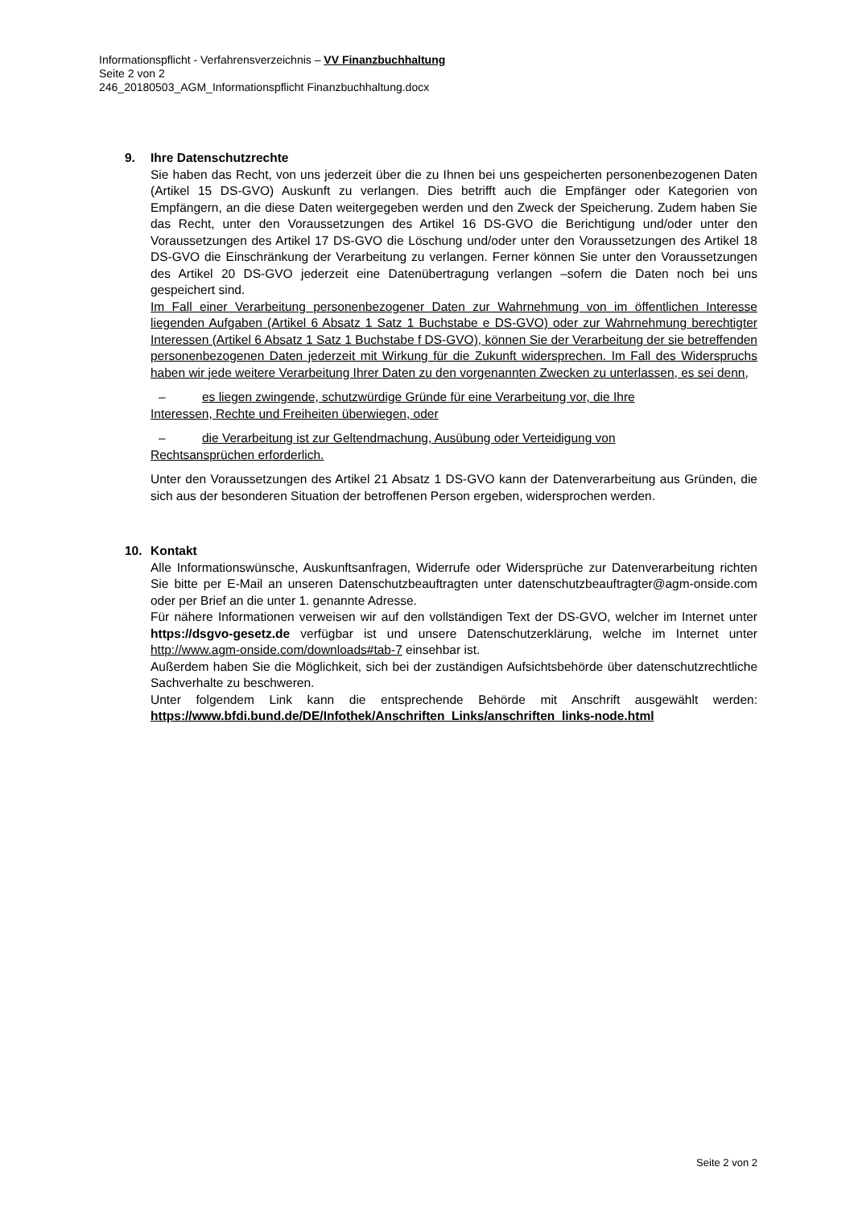Informationspflicht - Verfahrensverzeichnis – VV Finanzbuchhaltung
Seite 2 von 2
246_20180503_AGM_Informationspflicht Finanzbuchhaltung.docx
9. Ihre Datenschutzrechte
Sie haben das Recht, von uns jederzeit über die zu Ihnen bei uns gespeicherten personenbezogenen Daten (Artikel 15 DS-GVO) Auskunft zu verlangen. Dies betrifft auch die Empfänger oder Kategorien von Empfängern, an die diese Daten weitergegeben werden und den Zweck der Speicherung. Zudem haben Sie das Recht, unter den Voraussetzungen des Artikel 16 DS-GVO die Berichtigung und/oder unter den Voraussetzungen des Artikel 17 DS-GVO die Löschung und/oder unter den Voraussetzungen des Artikel 18 DS-GVO die Einschränkung der Verarbeitung zu verlangen. Ferner können Sie unter den Voraussetzungen des Artikel 20 DS-GVO jederzeit eine Datenübertragung verlangen –sofern die Daten noch bei uns gespeichert sind.
Im Fall einer Verarbeitung personenbezogener Daten zur Wahrnehmung von im öffentlichen Interesse liegenden Aufgaben (Artikel 6 Absatz 1 Satz 1 Buchstabe e DS-GVO) oder zur Wahrnehmung berechtigter Interessen (Artikel 6 Absatz 1 Satz 1 Buchstabe f DS-GVO), können Sie der Verarbeitung der sie betreffenden personenbezogenen Daten jederzeit mit Wirkung für die Zukunft widersprechen. Im Fall des Widerspruchs haben wir jede weitere Verarbeitung Ihrer Daten zu den vorgenannten Zwecken zu unterlassen, es sei denn,
– es liegen zwingende, schutzwürdige Gründe für eine Verarbeitung vor, die Ihre
Interessen, Rechte und Freiheiten überwiegen, oder
– die Verarbeitung ist zur Geltendmachung, Ausübung oder Verteidigung von
Rechtsansprüchen erforderlich.
Unter den Voraussetzungen des Artikel 21 Absatz 1 DS-GVO kann der Datenverarbeitung aus Gründen, die sich aus der besonderen Situation der betroffenen Person ergeben, widersprochen werden.
10. Kontakt
Alle Informationswünsche, Auskunftsanfragen, Widerrufe oder Widersprüche zur Datenverarbeitung richten Sie bitte per E-Mail an unseren Datenschutzbeauftragten unter datenschutzbeauftragter@agm-onside.com oder per Brief an die unter 1. genannte Adresse.
Für nähere Informationen verweisen wir auf den vollständigen Text der DS-GVO, welcher im Internet unter https://dsgvo-gesetz.de verfügbar ist und unsere Datenschutzerklärung, welche im Internet unter http://www.agm-onside.com/downloads#tab-7 einsehbar ist.
Außerdem haben Sie die Möglichkeit, sich bei der zuständigen Aufsichtsbehörde über datenschutzrechtliche Sachverhalte zu beschweren.
Unter folgendem Link kann die entsprechende Behörde mit Anschrift ausgewählt werden: https://www.bfdi.bund.de/DE/Infothek/Anschriften_Links/anschriften_links-node.html
Seite 2 von 2